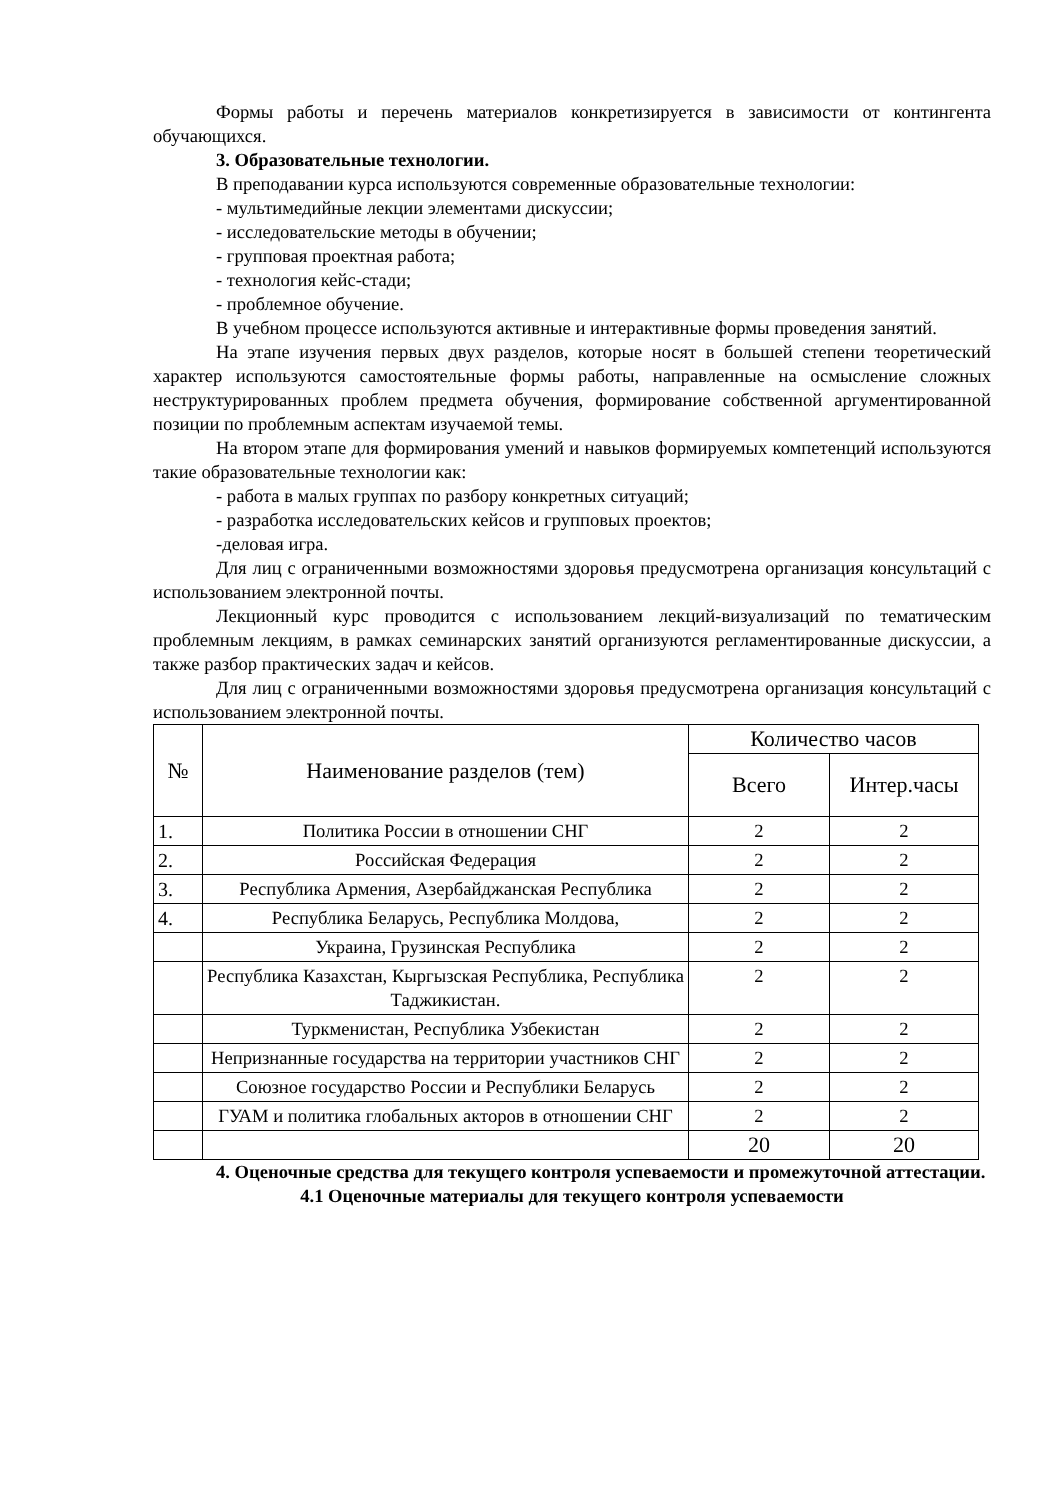Формы работы и перечень материалов конкретизируется в зависимости от контингента обучающихся.
3. Образовательные технологии.
В преподавании курса используются современные образовательные технологии:
- мультимедийные лекции элементами дискуссии;
- исследовательские методы в обучении;
- групповая проектная работа;
- технология кейс-стади;
- проблемное обучение.
В учебном процессе используются активные и интерактивные формы проведения занятий.
На этапе изучения первых двух разделов, которые носят в большей степени теоретический характер используются самостоятельные формы работы, направленные на осмысление сложных неструктурированных проблем предмета обучения, формирование собственной аргументированной позиции по проблемным аспектам изучаемой темы.
На втором этапе для формирования умений и навыков формируемых компетенций используются такие образовательные технологии как:
- работа в малых группах по разбору конкретных ситуаций;
- разработка исследовательских кейсов и групповых проектов;
-деловая игра.
Для лиц с ограниченными возможностями здоровья предусмотрена организация консультаций с использованием электронной почты.
Лекционный курс проводится с использованием лекций-визуализаций по тематическим проблемным лекциям, в рамках семинарских занятий организуются регламентированные дискуссии, а также разбор практических задач и кейсов.
Для лиц с ограниченными возможностями здоровья предусмотрена организация консультаций с использованием электронной почты.
| № | Наименование разделов (тем) | Количество часов | |
| --- | --- | --- | --- |
| | | Всего | Интер.часы |
| 1. | Политика России в отношении СНГ | 2 | 2 |
| 2. | Российская Федерация | 2 | 2 |
| 3. | Республика Армения, Азербайджанская Республика | 2 | 2 |
| 4. | Республика Беларусь, Республика Молдова, | 2 | 2 |
| | Украина, Грузинская Республика | 2 | 2 |
| | Республика Казахстан, Кыргызская Республика, Республика Таджикистан. | 2 | 2 |
| | Туркменистан, Республика Узбекистан | 2 | 2 |
| | Непризнанные государства на территории участников СНГ | 2 | 2 |
| | Союзное государство России и Республики Беларусь | 2 | 2 |
| | ГУАМ и политика глобальных акторов в отношении СНГ | 2 | 2 |
| | | 20 | 20 |
4. Оценочные средства для текущего контроля успеваемости и промежуточной аттестации.
4.1 Оценочные материалы для текущего контроля успеваемости